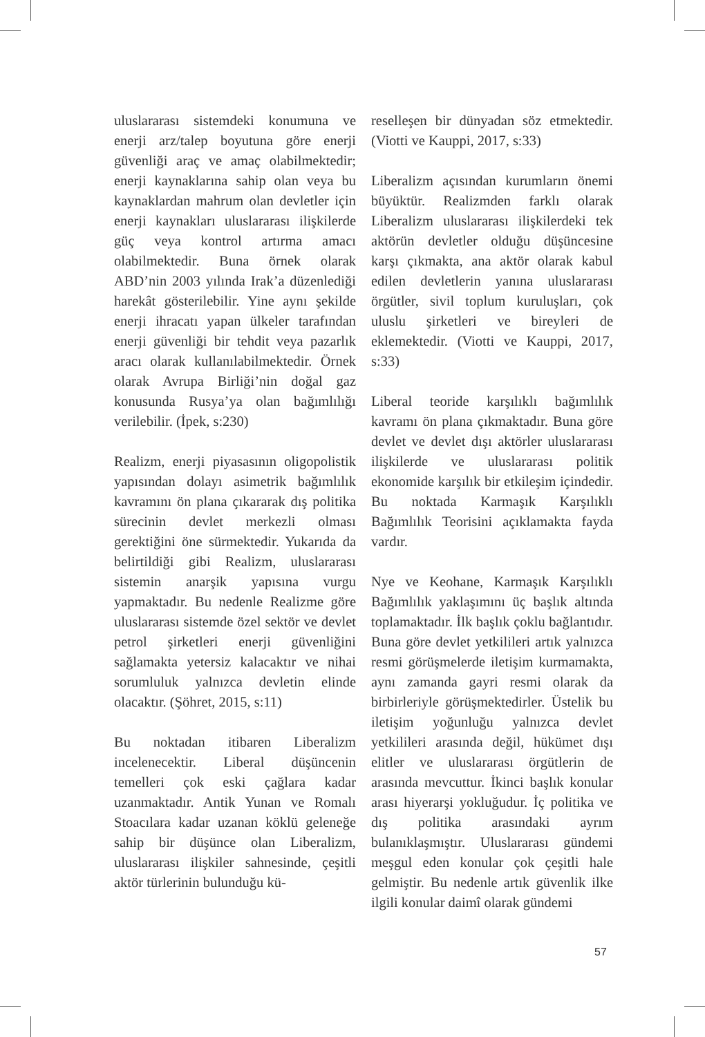uluslararası sistemdeki konumuna ve enerji arz/talep boyutuna göre enerji güvenliği araç ve amaç olabilmektedir; enerji kaynaklarına sahip olan veya bu kaynaklardan mahrum olan devletler için enerji kaynakları uluslararası ilişkilerde güç veya kontrol artırma amacı olabilmektedir. Buna örnek olarak ABD’nin 2003 yılında Irak’a düzenlediği harekât gösterilebilir. Yine aynı şekilde enerji ihracatı yapan ülkeler tarafından enerji güvenliği bir tehdit veya pazarlık aracı olarak kullanılabilmektedir. Örnek olarak Avrupa Birliği’nin doğal gaz konusunda Rusya’ya olan bağımlılığı verilebilir. (İpek, s:230)
Realizm, enerji piyasasının oligopolistik yapısından dolayı asimetrik bağımlılık kavramını ön plana çıkararak dış politika sürecinin devlet merkezli olması gerektiğini öne sürmektedir. Yukarıda da belirtildiği gibi Realizm, uluslararası sistemin anarşik yapısına vurgu yapmaktadır. Bu nedenle Realizme göre uluslararası sistemde özel sektör ve devlet petrol şirketleri enerji güvenliğini sağlamakta yetersiz kalacaktır ve nihai sorumluluk yalnızca devletin elinde olacaktır. (Şöhret, 2015, s:11)
Bu noktadan itibaren Liberalizm incelenecektir. Liberal düşüncenin temelleri çok eski çağlara kadar uzanmaktadır. Antik Yunan ve Romalı Stoacılara kadar uzanan köklü geleneğe sahip bir düşünce olan Liberalizm, uluslararası ilişkiler sahnesinde, çeşitli aktör türlerinin bulunduğu kü-
reselleşen bir dünyadan söz etmektedir. (Viotti ve Kauppi, 2017, s:33)
Liberalizm açısından kurumların önemi büyüktür. Realizmden farklı olarak Liberalizm uluslararası ilişkilerdeki tek aktörün devletler olduğu düşüncesine karşı çıkmakta, ana aktör olarak kabul edilen devletlerin yanına uluslararası örgütler, sivil toplum kuruluşları, çok uluslu şirketleri ve bireyleri de eklemektedir. (Viotti ve Kauppi, 2017, s:33)
Liberal teoride karşılıklı bağımlılık kavramı ön plana çıkmaktadır. Buna göre devlet ve devlet dışı aktörler uluslararası ilişkilerde ve uluslararası politik ekonomide karşılık bir etkileşim içindedir. Bu noktada Karmaşık Karşılıklı Bağımlılık Teorisini açıklamakta fayda vardır.
Nye ve Keohane, Karmaşık Karşılıklı Bağımlılık yaklaşımını üç başlık altında toplamaktadır. İlk başlık çoklu bağlantıdır. Buna göre devlet yetkilileri artık yalnızca resmi görüşmelerde iletişim kurmamakta, aynı zamanda gayri resmi olarak da birbirleriyle görüşmektedirler. Üstelik bu iletişim yoğunluğu yalnızca devlet yetkilileri arasında değil, hükümet dışı elitler ve uluslararası örgütlerin de arasında mevcuttur. İkinci başlık konular arası hiyerarşi yokluğudur. İç politika ve dış politika arasındaki ayrım bulanıklaşmıştır. Uluslararası gündemi meşgul eden konular çok çeşitli hale gelmiştir. Bu nedenle artık güvenlik ilke ilgili konular daimî olarak gündemi
57